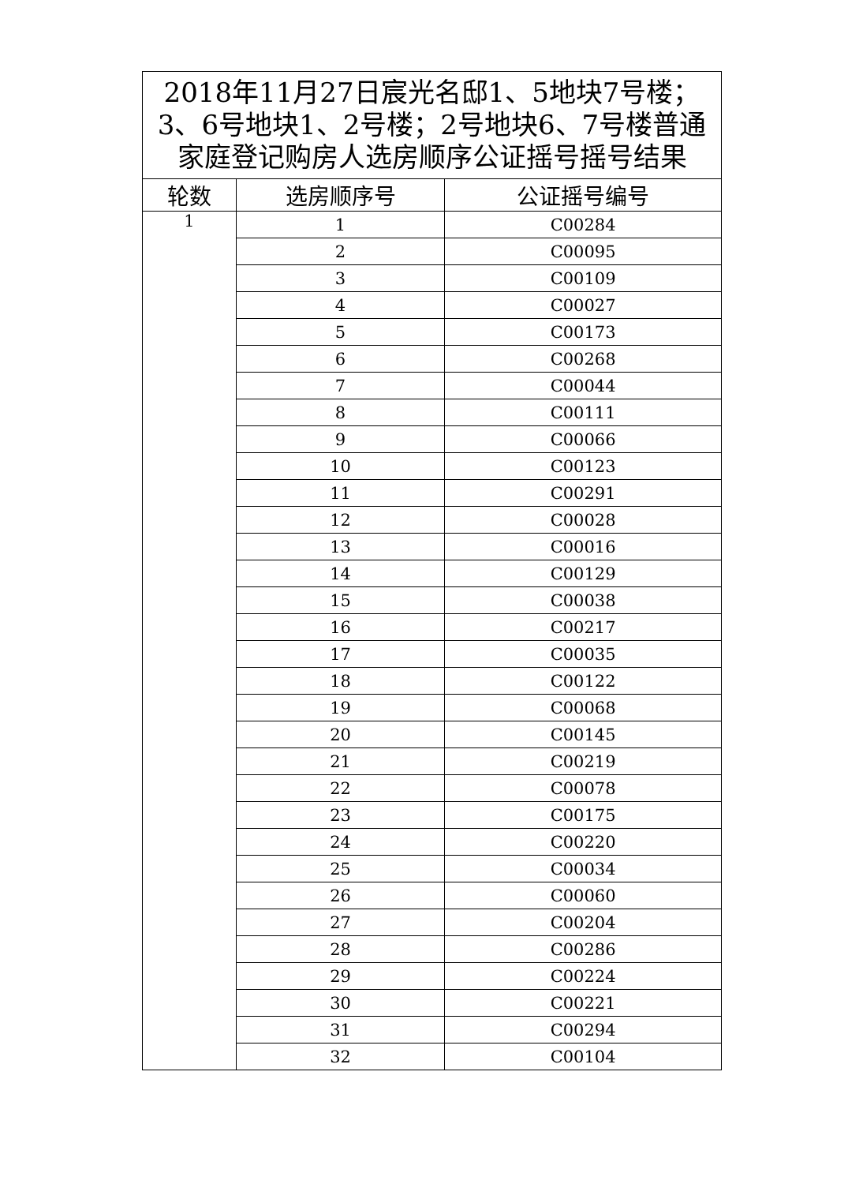| 2018年11月27日宸光名邸1、5地块7号楼；3、6号地块1、2号楼；2号地块6、7号楼普通家庭登记购房人选房顺序公证摇号摇号结果 | | |
| --- | --- | --- |
| 轮数 | 选房顺序号 | 公证摇号编号 |
| 1 | 1 | C00284 |
| | 2 | C00095 |
| | 3 | C00109 |
| | 4 | C00027 |
| | 5 | C00173 |
| | 6 | C00268 |
| | 7 | C00044 |
| | 8 | C00111 |
| | 9 | C00066 |
| | 10 | C00123 |
| | 11 | C00291 |
| | 12 | C00028 |
| | 13 | C00016 |
| | 14 | C00129 |
| | 15 | C00038 |
| | 16 | C00217 |
| | 17 | C00035 |
| | 18 | C00122 |
| | 19 | C00068 |
| | 20 | C00145 |
| | 21 | C00219 |
| | 22 | C00078 |
| | 23 | C00175 |
| | 24 | C00220 |
| | 25 | C00034 |
| | 26 | C00060 |
| | 27 | C00204 |
| | 28 | C00286 |
| | 29 | C00224 |
| | 30 | C00221 |
| | 31 | C00294 |
| | 32 | C00104 |